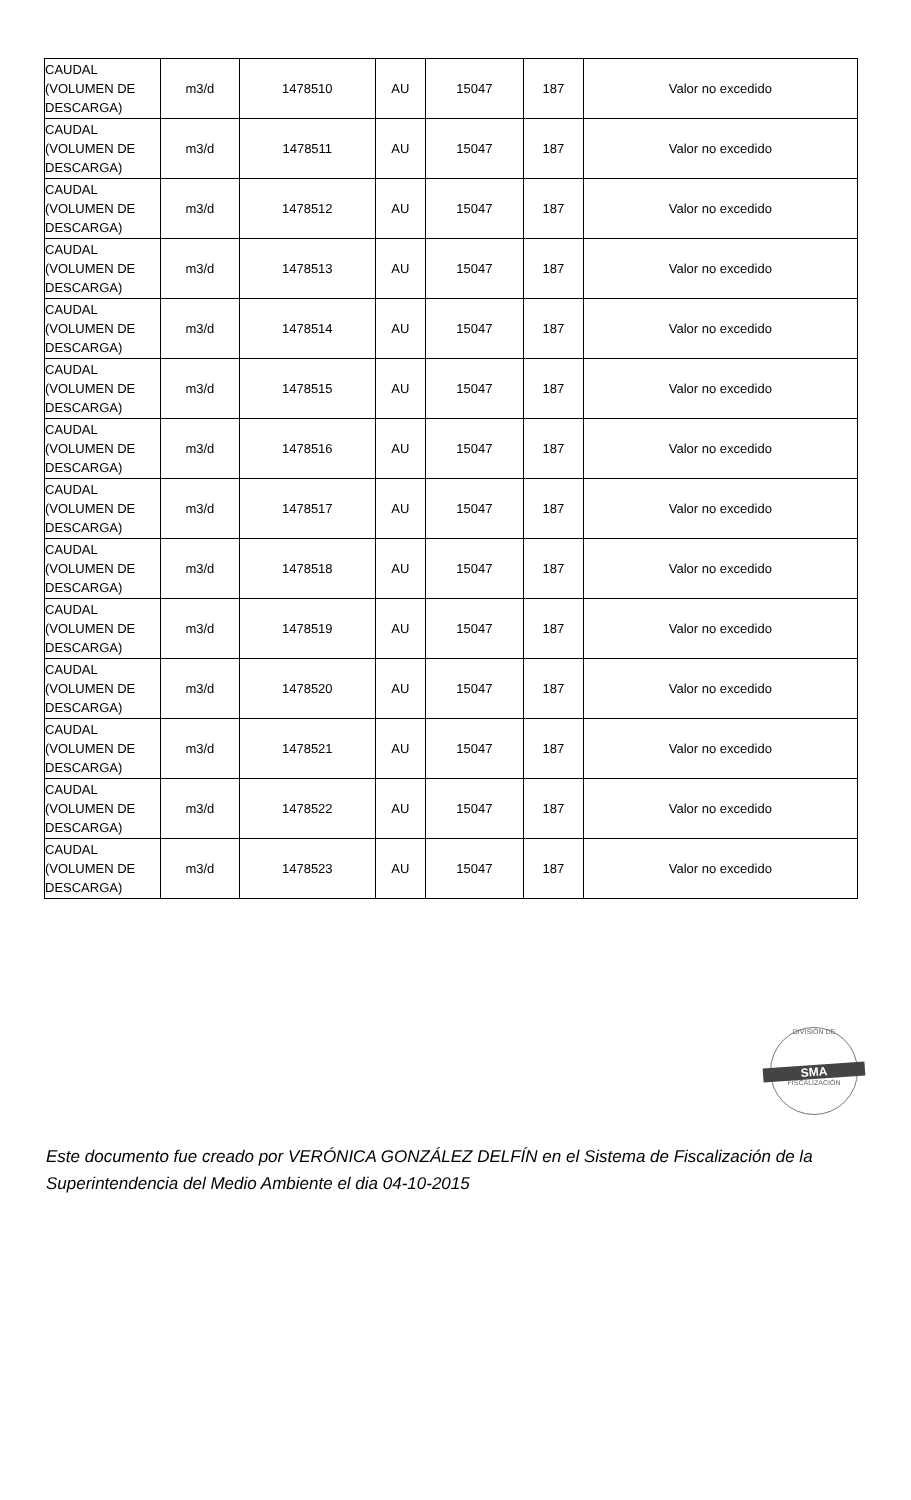| CAUDAL (VOLUMEN DE DESCARGA) | m3/d | 1478510 | AU | 15047 | 187 | Valor no excedido |
| CAUDAL (VOLUMEN DE DESCARGA) | m3/d | 1478511 | AU | 15047 | 187 | Valor no excedido |
| CAUDAL (VOLUMEN DE DESCARGA) | m3/d | 1478512 | AU | 15047 | 187 | Valor no excedido |
| CAUDAL (VOLUMEN DE DESCARGA) | m3/d | 1478513 | AU | 15047 | 187 | Valor no excedido |
| CAUDAL (VOLUMEN DE DESCARGA) | m3/d | 1478514 | AU | 15047 | 187 | Valor no excedido |
| CAUDAL (VOLUMEN DE DESCARGA) | m3/d | 1478515 | AU | 15047 | 187 | Valor no excedido |
| CAUDAL (VOLUMEN DE DESCARGA) | m3/d | 1478516 | AU | 15047 | 187 | Valor no excedido |
| CAUDAL (VOLUMEN DE DESCARGA) | m3/d | 1478517 | AU | 15047 | 187 | Valor no excedido |
| CAUDAL (VOLUMEN DE DESCARGA) | m3/d | 1478518 | AU | 15047 | 187 | Valor no excedido |
| CAUDAL (VOLUMEN DE DESCARGA) | m3/d | 1478519 | AU | 15047 | 187 | Valor no excedido |
| CAUDAL (VOLUMEN DE DESCARGA) | m3/d | 1478520 | AU | 15047 | 187 | Valor no excedido |
| CAUDAL (VOLUMEN DE DESCARGA) | m3/d | 1478521 | AU | 15047 | 187 | Valor no excedido |
| CAUDAL (VOLUMEN DE DESCARGA) | m3/d | 1478522 | AU | 15047 | 187 | Valor no excedido |
| CAUDAL (VOLUMEN DE DESCARGA) | m3/d | 1478523 | AU | 15047 | 187 | Valor no excedido |
DIVISIÓN DE
SMA
FISCALIZACIÓN
Este documento fue creado por VERÓNICA GONZÁLEZ DELFÍN en el Sistema de Fiscalización de la Superintendencia del Medio Ambiente el dia 04-10-2015